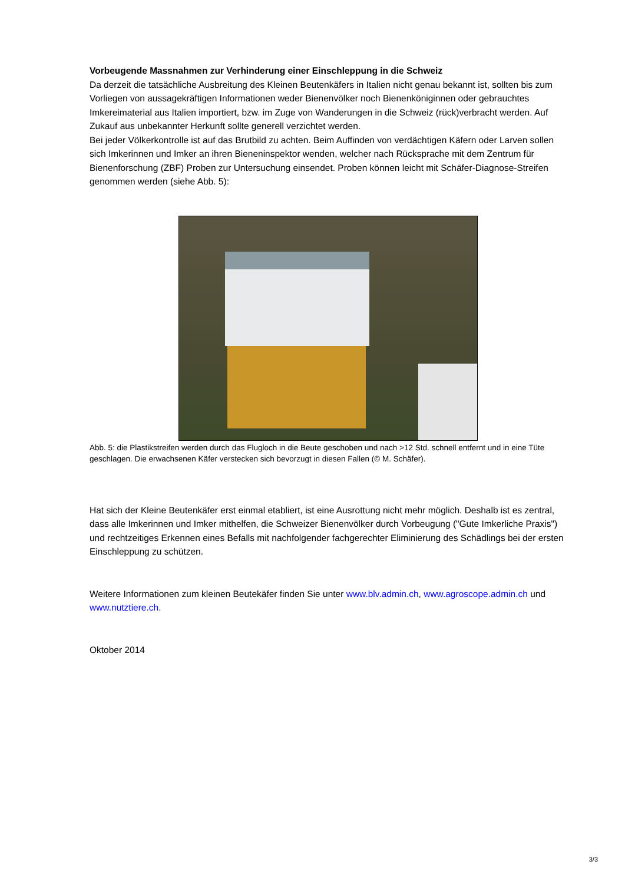Vorbeugende Massnahmen zur Verhinderung einer Einschleppung in die Schweiz
Da derzeit die tatsächliche Ausbreitung des Kleinen Beutenkäfers in Italien nicht genau bekannt ist, sollten bis zum Vorliegen von aussagekräftigen Informationen weder Bienenvölker noch Bienenköniginnen oder gebrauchtes Imkereimaterial aus Italien importiert, bzw. im Zuge von Wanderungen in die Schweiz (rück)verbracht werden. Auf Zukauf aus unbekannter Herkunft sollte generell verzichtet werden.
Bei jeder Völkerkontrolle ist auf das Brutbild zu achten. Beim Auffinden von verdächtigen Käfern oder Larven sollen sich Imkerinnen und Imker an ihren Bieneninspektor wenden, welcher nach Rücksprache mit dem Zentrum für Bienenforschung (ZBF) Proben zur Untersuchung einsendet. Proben können leicht mit Schäfer-Diagnose-Streifen genommen werden (siehe Abb. 5):
Abb. 5: die Plastikstreifen werden durch das Flugloch in die Beute geschoben und nach >12 Std. schnell entfernt und in eine Tüte geschlagen. Die erwachsenen Käfer verstecken sich bevorzugt in diesen Fallen (© M. Schäfer).
Hat sich der Kleine Beutenkäfer erst einmal etabliert, ist eine Ausrottung nicht mehr möglich. Deshalb ist es zentral, dass alle Imkerinnen und Imker mithelfen, die Schweizer Bienenvölker durch Vorbeugung ("Gute Imkerliche Praxis") und rechtzeitiges Erkennen eines Befalls mit nachfolgender fachgerechter Eliminierung des Schädlings bei der ersten Einschleppung zu schützen.
Weitere Informationen zum kleinen Beutekäfer finden Sie unter www.blv.admin.ch, www.agroscope.admin.ch und www.nutztiere.ch.
Oktober 2014
3/3